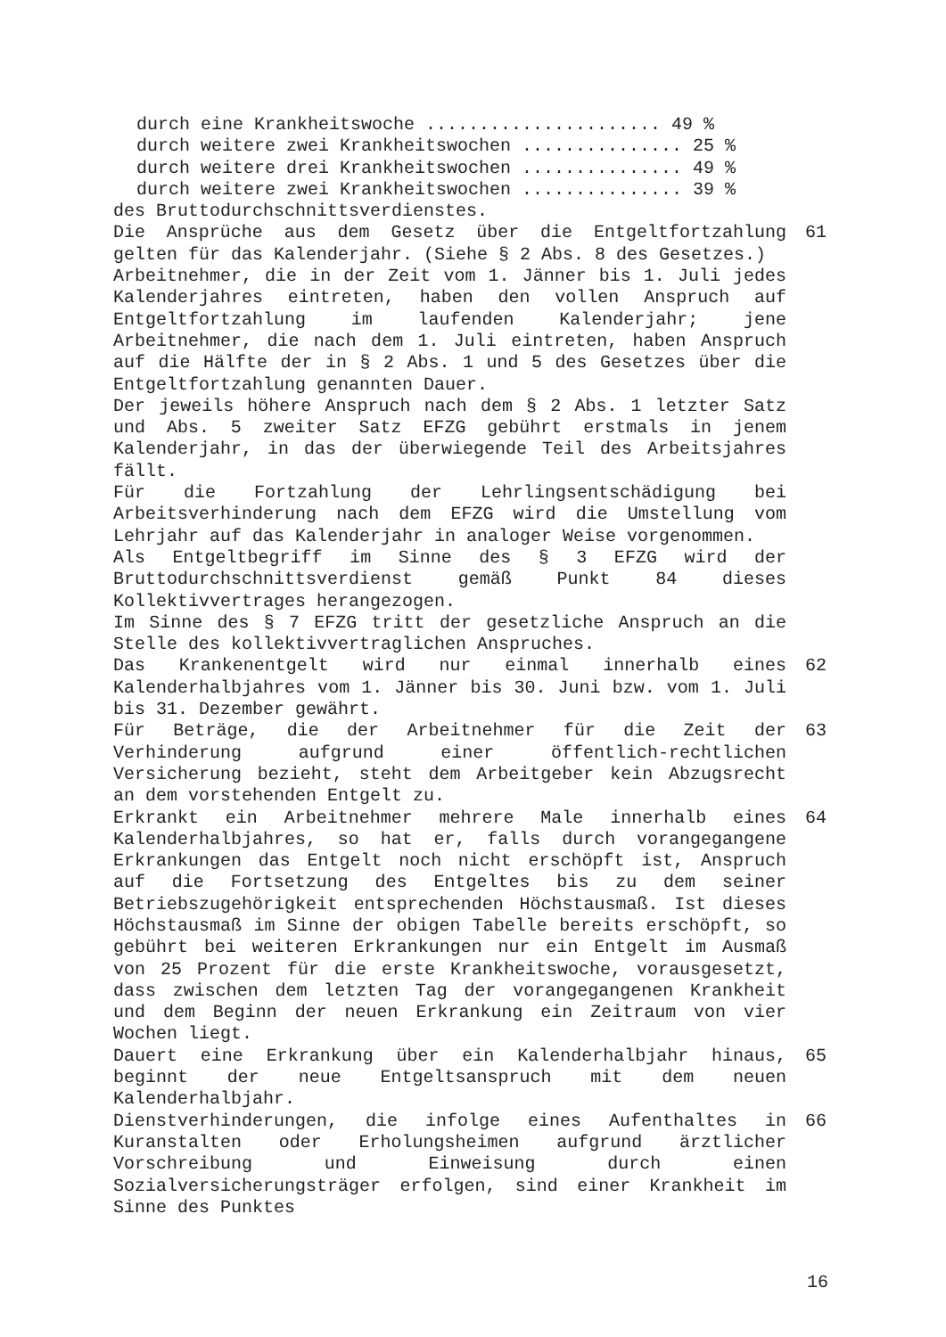durch eine Krankheitswoche ...................... 49 % durch weitere zwei Krankheitswochen ............... 25 % durch weitere drei Krankheitswochen ............... 49 % durch weitere zwei Krankheitswochen ............... 39 %
des Bruttodurchschnittsverdienstes.
Die Ansprüche aus dem Gesetz über die Entgeltfortzahlung gelten für das Kalenderjahr. (Siehe § 2 Abs. 8 des Gesetzes.)
61
Arbeitnehmer, die in der Zeit vom 1. Jänner bis 1. Juli jedes Kalenderjahres eintreten, haben den vollen Anspruch auf Entgeltfortzahlung im laufenden Kalenderjahr; jene Arbeitnehmer, die nach dem 1. Juli eintreten, haben Anspruch auf die Hälfte der in § 2 Abs. 1 und 5 des Gesetzes über die Entgeltfortzahlung genannten Dauer.
Der jeweils höhere Anspruch nach dem § 2 Abs. 1 letzter Satz und Abs. 5 zweiter Satz EFZG gebührt erstmals in jenem Kalenderjahr, in das der überwiegende Teil des Arbeitsjahres fällt.
Für die Fortzahlung der Lehrlingsentschädigung bei Arbeitsverhinderung nach dem EFZG wird die Umstellung vom Lehrjahr auf das Kalenderjahr in analoger Weise vorgenommen.
Als Entgeltbegriff im Sinne des § 3 EFZG wird der Bruttodurchschnittsverdienst gemäß Punkt 84 dieses Kollektivvertrages herangezogen.
Im Sinne des § 7 EFZG tritt der gesetzliche Anspruch an die Stelle des kollektivvertraglichen Anspruches.
Das Krankenentgelt wird nur einmal innerhalb eines Kalenderhalbjahres vom 1. Jänner bis 30. Juni bzw. vom 1. Juli bis 31. Dezember gewährt.
62
Für Beträge, die der Arbeitnehmer für die Zeit der Verhinderung aufgrund einer öffentlich-rechtlichen Versicherung bezieht, steht dem Arbeitgeber kein Abzugsrecht an dem vorstehenden Entgelt zu.
63
Erkrankt ein Arbeitnehmer mehrere Male innerhalb eines Kalenderhalbjahres, so hat er, falls durch vorangegangene Erkrankungen das Entgelt noch nicht erschöpft ist, Anspruch auf die Fortsetzung des Entgeltes bis zu dem seiner Betriebszugehörigkeit entsprechenden Höchstausmaß. Ist dieses Höchstausmaß im Sinne der obigen Tabelle bereits erschöpft, so gebührt bei weiteren Erkrankungen nur ein Entgelt im Ausmaß von 25 Prozent für die erste Krankheitswoche, vorausgesetzt, dass zwischen dem letzten Tag der vorangegangenen Krankheit und dem Beginn der neuen Erkrankung ein Zeitraum von vier Wochen liegt.
64
Dauert eine Erkrankung über ein Kalenderhalbjahr hinaus, beginnt der neue Entgeltsanspruch mit dem neuen Kalenderhalbjahr.
65
Dienstverhinderungen, die infolge eines Aufenthaltes in Kuranstalten oder Erholungsheimen aufgrund ärztlicher Vorschreibung und Einweisung durch einen Sozialversicherungsträger erfolgen, sind einer Krankheit im Sinne des Punktes
66
16